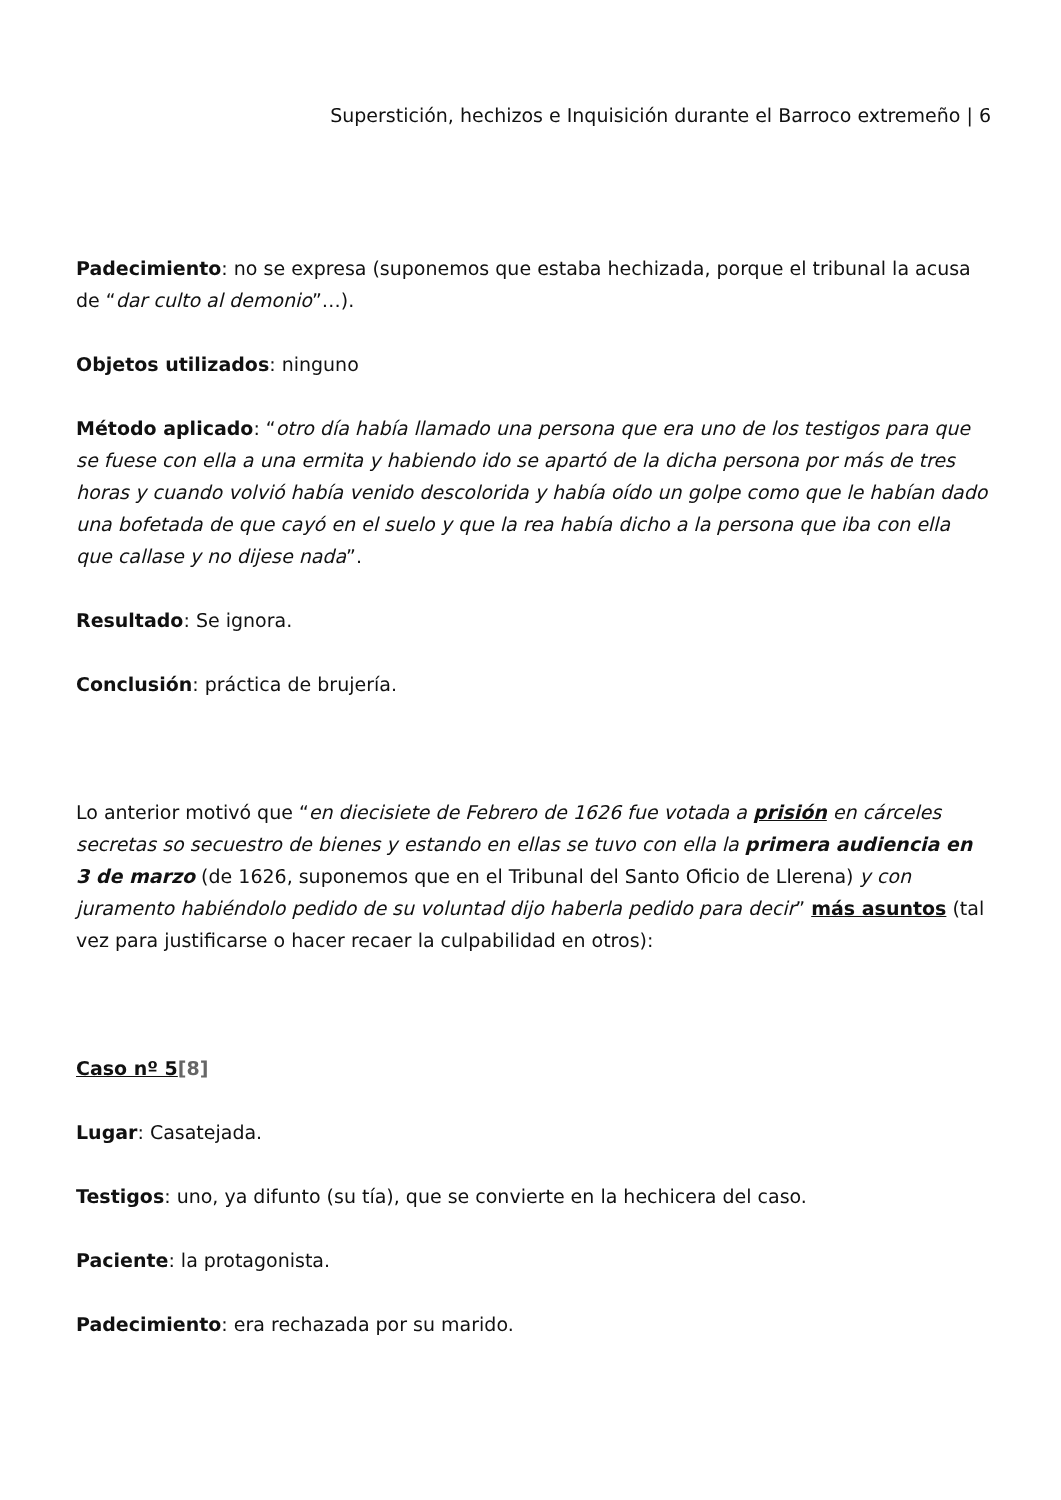Superstición, hechizos e Inquisición durante el Barroco extremeño | 6
Padecimiento: no se expresa (suponemos que estaba hechizada, porque el tribunal la acusa de “dar culto al demonio”…).
Objetos utilizados: ninguno
Método aplicado: “otro día había llamado una persona que era uno de los testigos para que se fuese con ella a una ermita y habiendo ido se apartó de la dicha persona por más de tres horas y cuando volvió había venido descolorida y había oído un golpe como que le habían dado una bofetada de que cayó en el suelo y que la rea había dicho a la persona que iba con ella que callase y no dijese nada”.
Resultado: Se ignora.
Conclusión: práctica de brujería.
Lo anterior motivó que “en diecisiete de Febrero de 1626 fue votada a prisión en cárceles secretas so secuestro de bienes y estando en ellas se tuvo con ella la primera audiencia en 3 de marzo (de 1626, suponemos que en el Tribunal del Santo Oficio de Llerena) y con juramento habiéndolo pedido de su voluntad dijo haberla pedido para decir” más asuntos (tal vez para justificarse o hacer recaer la culpabilidad en otros):
Caso nº 5[8]
Lugar: Casatejada.
Testigos: uno, ya difunto (su tía), que se convierte en la hechicera del caso.
Paciente: la protagonista.
Padecimiento: era rechazada por su marido.